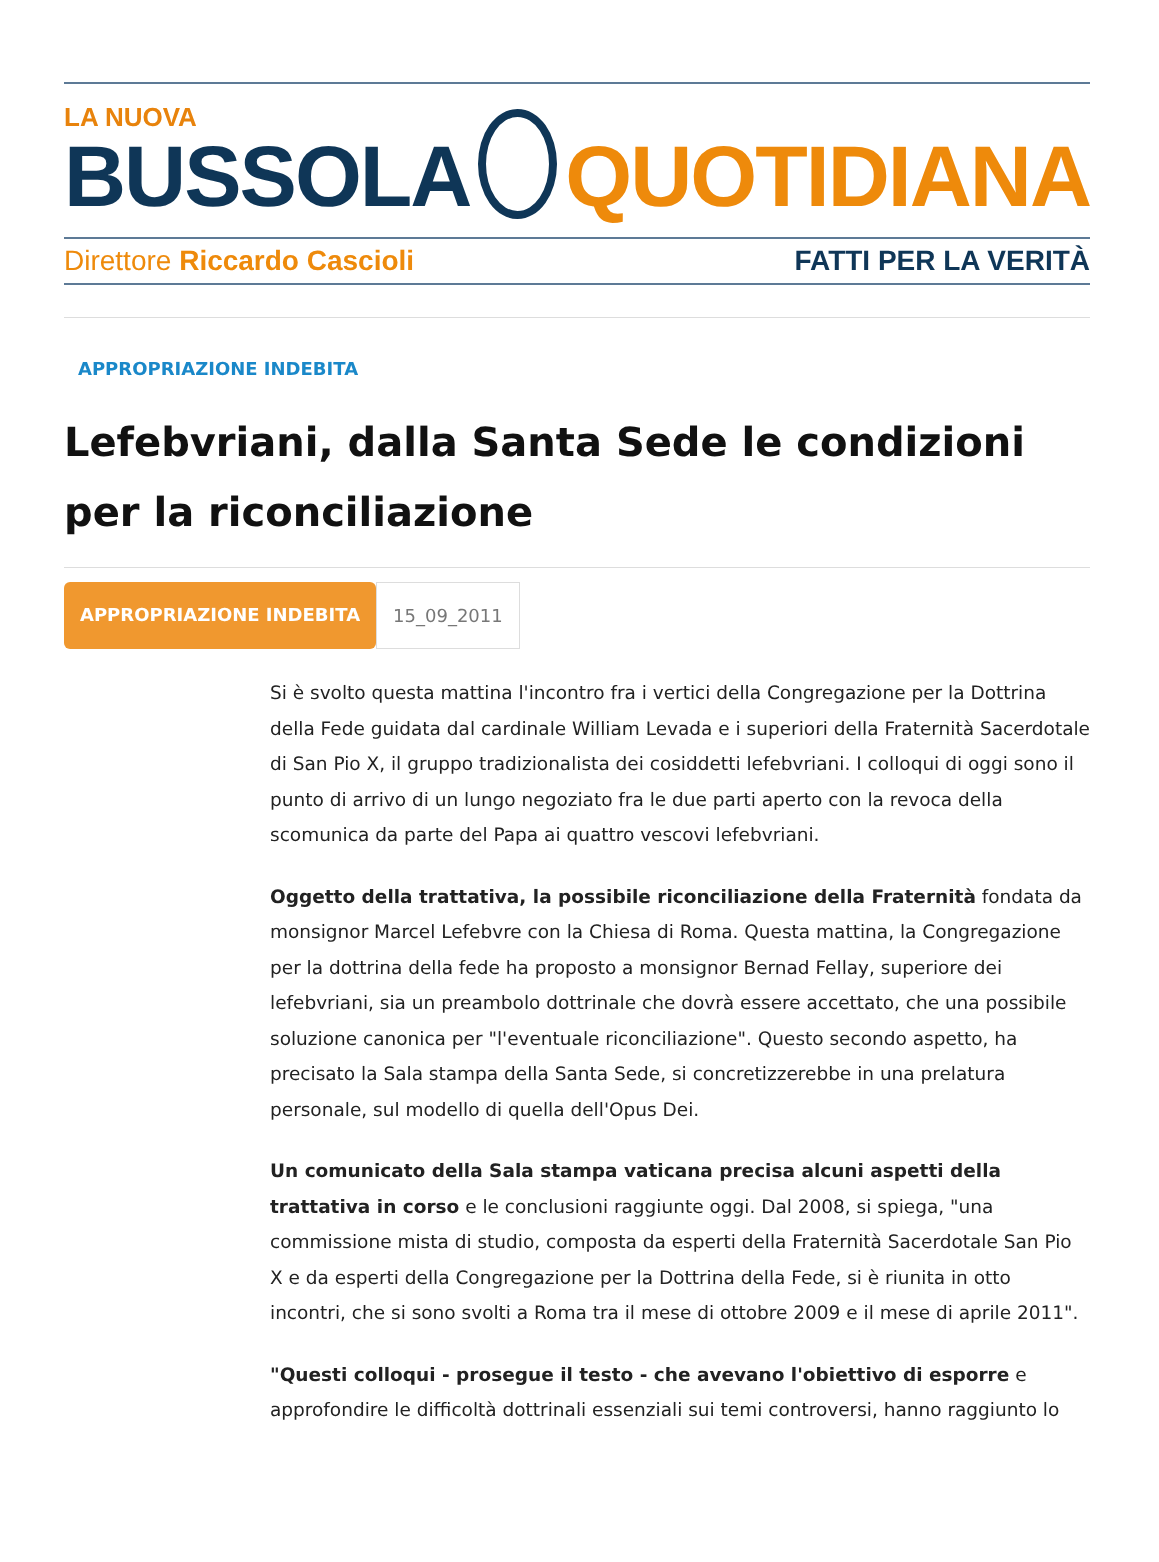LA NUOVA
BUSSOLA
QUOTIDIANA
Direttore Riccardo Cascioli FATTI PER LA VERITÀ
APPROPRIAZIONE INDEBITA
Lefebvriani, dalla Santa Sede le condizioni per la riconciliazione
APPROPRIAZIONE INDEBITA 15_09_2011
Si è svolto questa mattina l'incontro fra i vertici della Congregazione per la Dottrina della Fede guidata dal cardinale William Levada e i superiori della Fraternità Sacerdotale di San Pio X, il gruppo tradizionalista dei cosiddetti lefebvriani. I colloqui di oggi sono il punto di arrivo di un lungo negoziato fra le due parti aperto con la revoca della scomunica da parte del Papa ai quattro vescovi lefebvriani.
Oggetto della trattativa, la possibile riconciliazione della Fraternità fondata da monsignor Marcel Lefebvre con la Chiesa di Roma. Questa mattina, la Congregazione per la dottrina della fede ha proposto a monsignor Bernad Fellay, superiore dei lefebvriani, sia un preambolo dottrinale che dovrà essere accettato, che una possibile soluzione canonica per "l'eventuale riconciliazione". Questo secondo aspetto, ha precisato la Sala stampa della Santa Sede, si concretizzerebbe in una prelatura personale, sul modello di quella dell'Opus Dei.
Un comunicato della Sala stampa vaticana precisa alcuni aspetti della trattativa in corso e le conclusioni raggiunte oggi. Dal 2008, si spiega, "una commissione mista di studio, composta da esperti della Fraternità Sacerdotale San Pio X e da esperti della Congregazione per la Dottrina della Fede, si è riunita in otto incontri, che si sono svolti a Roma tra il mese di ottobre 2009 e il mese di aprile 2011".
"Questi colloqui - prosegue il testo - che avevano l'obiettivo di esporre e approfondire le difficoltà dottrinali essenziali sui temi controversi, hanno raggiunto lo